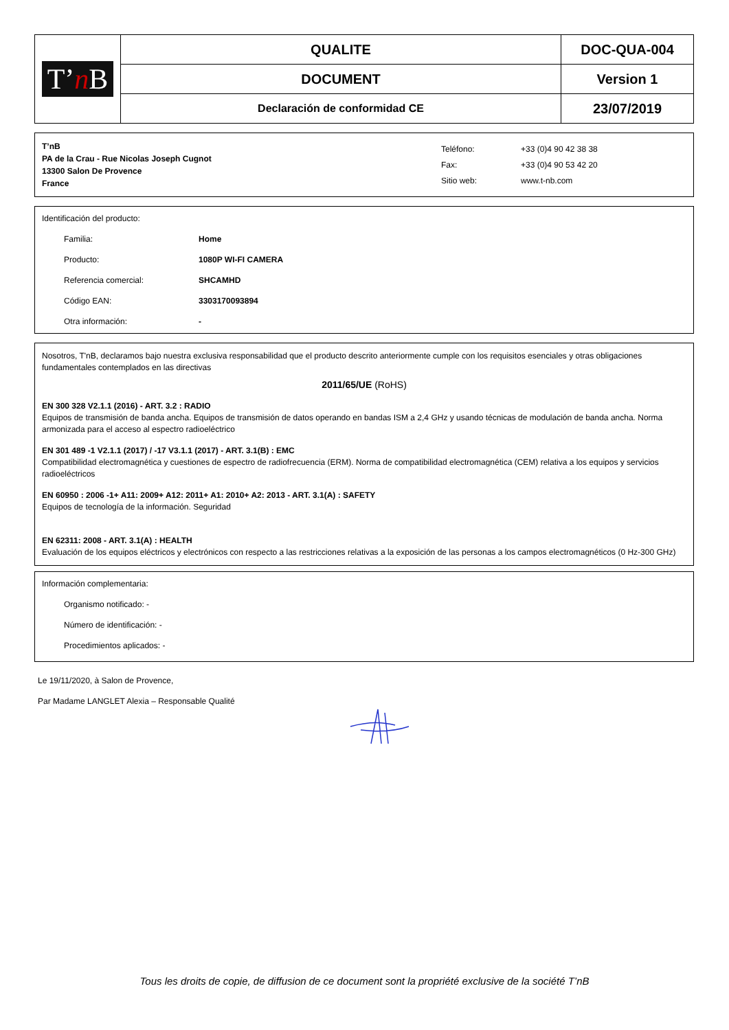| T’ n B | QUALITE | DOC-QUA-004 |
| | DOCUMENT | Version 1 |
| | Declaración de conformidad CE | 23/07/2019 |
T’nB
PA de la Crau - Rue Nicolas Joseph Cugnot
13300 Salon De Provence
France
| Teléfono: | +33 (0)4 90 42 38 38 |
| Fax: | +33 (0)4 90 53 42 20 |
| Sitio web: | www.t-nb.com |
Identificación del producto:
Familia: Home
Producto: 1080P WI-FI CAMERA
Referencia comercial: SHCAMHD
Código EAN: 3303170093894
Otra información: -
Nosotros, T'nB, declaramos bajo nuestra exclusiva responsabilidad que el producto descrito anteriormente cumple con los requisitos esenciales y otras obligaciones fundamentales contemplados en las directivas
2011/65/UE (RoHS)
EN 300 328 V2.1.1 (2016) - ART. 3.2 : RADIO
Equipos de transmisión de banda ancha. Equipos de transmisión de datos operando en bandas ISM a 2,4 GHz y usando técnicas de modulación de banda ancha. Norma armonizada para el acceso al espectro radioeléctrico
EN 301 489 -1 V2.1.1 (2017) / -17 V3.1.1 (2017) - ART. 3.1(B) : EMC
Compatibilidad electromagnética y cuestiones de espectro de radiofrecuencia (ERM). Norma de compatibilidad electromagnética (CEM) relativa a los equipos y servicios radioeléctricos
EN 60950 : 2006 -1+ A11: 2009+ A12: 2011+ A1: 2010+ A2: 2013 - ART. 3.1(A) : SAFETY
Equipos de tecnología de la información. Seguridad
EN 62311: 2008 - ART. 3.1(A) : HEALTH
Evaluación de los equipos eléctricos y electrónicos con respecto a las restricciones relativas a la exposición de las personas a los campos electromagnéticos (0 Hz-300 GHz)
Información complementaria:
Organismo notificado: -
Número de identificación: -
Procedimientos aplicados: -
Le 19/11/2020, à Salon de Provence,
Par Madame LANGLET Alexia – Responsable Qualité
Tous les droits de copie, de diffusion de ce document sont la propriété exclusive de la société T’nB